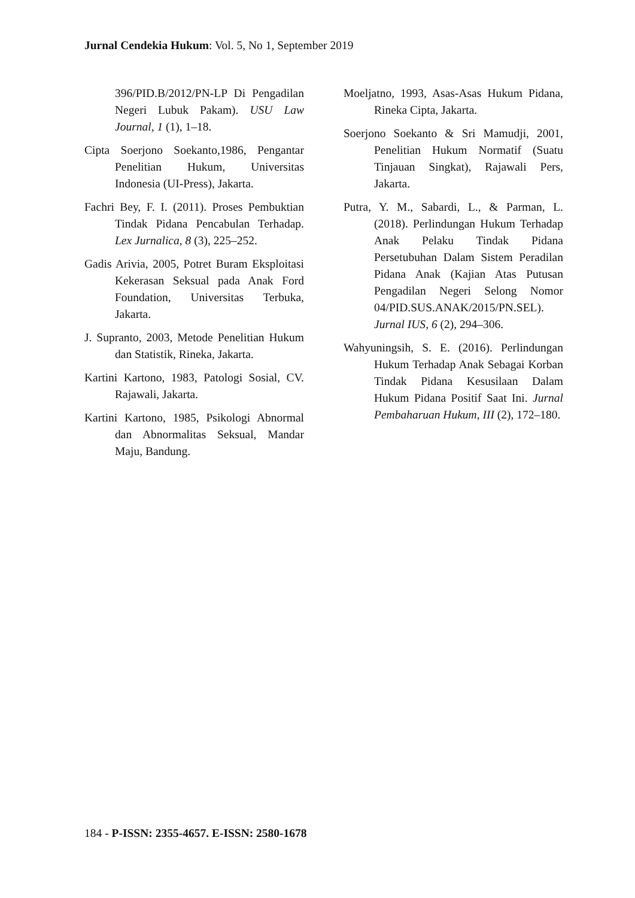Jurnal Cendekia Hukum: Vol. 5, No 1, September 2019
396/PID.B/2012/PN-LP Di Pengadilan Negeri Lubuk Pakam). USU Law Journal, 1 (1), 1–18.
Cipta Soerjono Soekanto,1986, Pengantar Penelitian Hukum, Universitas Indonesia (UI-Press), Jakarta.
Fachri Bey, F. I. (2011). Proses Pembuktian Tindak Pidana Pencabulan Terhadap. Lex Jurnalica, 8 (3), 225–252.
Gadis Arivia, 2005, Potret Buram Eksploitasi Kekerasan Seksual pada Anak Ford Foundation, Universitas Terbuka, Jakarta.
J. Supranto, 2003, Metode Penelitian Hukum dan Statistik, Rineka, Jakarta.
Kartini Kartono, 1983, Patologi Sosial, CV. Rajawali, Jakarta.
Kartini Kartono, 1985, Psikologi Abnormal dan Abnormalitas Seksual, Mandar Maju, Bandung.
Moeljatno, 1993, Asas-Asas Hukum Pidana, Rineka Cipta, Jakarta.
Soerjono Soekanto & Sri Mamudji, 2001, Penelitian Hukum Normatif (Suatu Tinjauan Singkat), Rajawali Pers, Jakarta.
Putra, Y. M., Sabardi, L., & Parman, L. (2018). Perlindungan Hukum Terhadap Anak Pelaku Tindak Pidana Persetubuhan Dalam Sistem Peradilan Pidana Anak (Kajian Atas Putusan Pengadilan Negeri Selong Nomor 04/PID.SUS.ANAK/2015/PN.SEL). Jurnal IUS, 6 (2), 294–306.
Wahyuningsih, S. E. (2016). Perlindungan Hukum Terhadap Anak Sebagai Korban Tindak Pidana Kesusilaan Dalam Hukum Pidana Positif Saat Ini. Jurnal Pembaharuan Hukum, III (2), 172–180.
184 - P-ISSN: 2355-4657. E-ISSN: 2580-1678